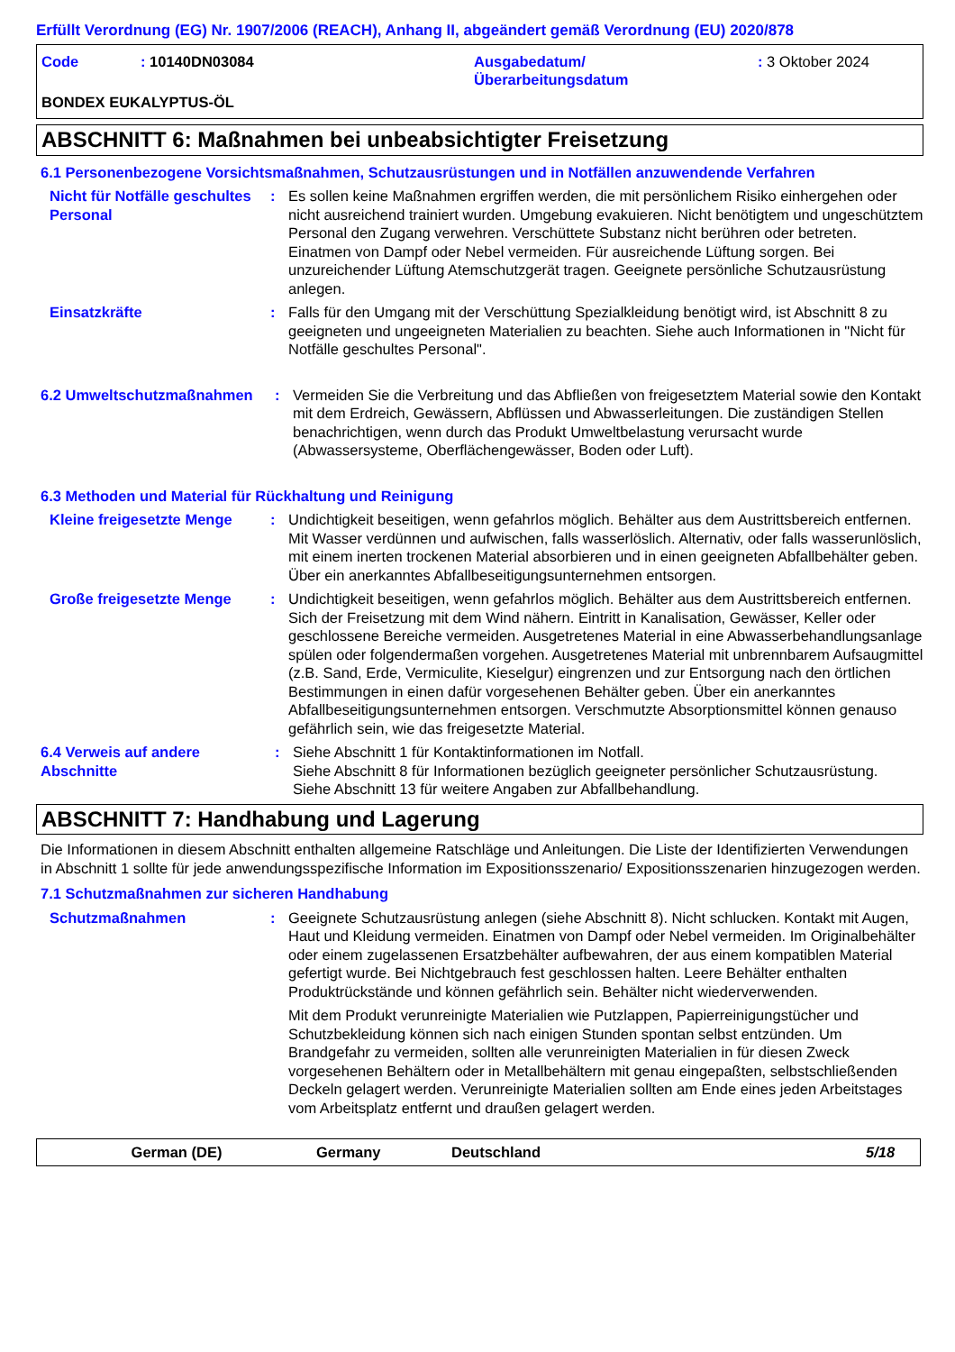Erfüllt Verordnung (EG) Nr. 1907/2006 (REACH), Anhang II, abgeändert gemäß Verordnung (EU) 2020/878
Code : 10140DN03084 Ausgabedatum/
Überarbeitungsdatum
: 3 Oktober 2024
BONDEX EUKALYPTUS-ÖL
ABSCHNITT 6: Maßnahmen bei unbeabsichtigter Freisetzung
6.1 Personenbezogene Vorsichtsmaßnahmen, Schutzausrüstungen und in Notfällen anzuwendende Verfahren
Nicht für Notfälle geschultes Personal
: Es sollen keine Maßnahmen ergriffen werden, die mit persönlichem Risiko einhergehen oder nicht ausreichend trainiert wurden. Umgebung evakuieren. Nicht benötigtem und ungeschütztem Personal den Zugang verwehren. Verschüttete Substanz nicht berühren oder betreten. Einatmen von Dampf oder Nebel vermeiden. Für ausreichende Lüftung sorgen. Bei unzureichender Lüftung Atemschutzgerät tragen. Geeignete persönliche Schutzausrüstung anlegen.
Einsatzkräfte : Falls für den Umgang mit der Verschüttung Spezialkleidung benötigt wird, ist Abschnitt 8 zu geeigneten und ungeeigneten Materialien zu beachten. Siehe auch Informationen in "Nicht für Notfälle geschultes Personal".
6.2 Umweltschutzmaßnahmen : Vermeiden Sie die Verbreitung und das Abfließen von freigesetztem Material sowie den Kontakt mit dem Erdreich, Gewässern, Abflüssen und Abwasserleitungen. Die zuständigen Stellen benachrichtigen, wenn durch das Produkt Umweltbelastung verursacht wurde (Abwassersysteme, Oberflächengewässer, Boden oder Luft).
6.3 Methoden und Material für Rückhaltung und Reinigung
Kleine freigesetzte Menge
: Undichtigkeit beseitigen, wenn gefahrlos möglich. Behälter aus dem Austrittsbereich entfernen. Mit Wasser verdünnen und aufwischen, falls wasserlöslich. Alternativ, oder falls wasserunlöslich, mit einem inerten trockenen Material absorbieren und in einen geeigneten Abfallbehälter geben. Über ein anerkanntes Abfallbeseitigungsunternehmen entsorgen.
Große freigesetzte Menge : Undichtigkeit beseitigen, wenn gefahrlos möglich. Behälter aus dem Austrittsbereich entfernen. Sich der Freisetzung mit dem Wind nähern. Eintritt in Kanalisation, Gewässer, Keller oder geschlossene Bereiche vermeiden. Ausgetretenes Material in eine Abwasserbehandlungsanlage spülen oder folgendermaßen vorgehen. Ausgetretenes Material mit unbrennbarem Aufsaugmittel (z.B. Sand, Erde, Vermiculite, Kieselgur) eingrenzen und zur Entsorgung nach den örtlichen Bestimmungen in einen dafür vorgesehenen Behälter geben. Über ein anerkanntes Abfallbeseitigungsunternehmen entsorgen. Verschmutzte Absorptionsmittel können genauso gefährlich sein, wie das freigesetzte Material.
6.4 Verweis auf andere Abschnitte
: Siehe Abschnitt 1 für Kontaktinformationen im Notfall.
Siehe Abschnitt 8 für Informationen bezüglich geeigneter persönlicher Schutzausrüstung.
Siehe Abschnitt 13 für weitere Angaben zur Abfallbehandlung.
ABSCHNITT 7: Handhabung und Lagerung
Die Informationen in diesem Abschnitt enthalten allgemeine Ratschläge und Anleitungen. Die Liste der Identifizierten Verwendungen in Abschnitt 1 sollte für jede anwendungsspezifische Information im Expositionsszenario/ Expositionsszenarien hinzugezogen werden.
7.1 Schutzmaßnahmen zur sicheren Handhabung
Schutzmaßnahmen : Geeignete Schutzausrüstung anlegen (siehe Abschnitt 8). Nicht schlucken. Kontakt mit Augen, Haut und Kleidung vermeiden. Einatmen von Dampf oder Nebel vermeiden. Im Originalbehälter oder einem zugelassenen Ersatzbehälter aufbewahren, der aus einem kompatiblen Material gefertigt wurde. Bei Nichtgebrauch fest geschlossen halten. Leere Behälter enthalten Produktrückstände und können gefährlich sein. Behälter nicht wiederverwenden.
Mit dem Produkt verunreinigte Materialien wie Putzlappen, Papierreinigungstücher und Schutzbekleidung können sich nach einigen Stunden spontan selbst entzünden. Um Brandgefahr zu vermeiden, sollten alle verunreinigten Materialien in für diesen Zweck vorgesehenen Behältern oder in Metallbehältern mit genau eingepaßten, selbstschließenden Deckeln gelagert werden. Verunreinigte Materialien sollten am Ende eines jeden Arbeitstages vom Arbeitsplatz entfernt und draußen gelagert werden.
German (DE) Germany Deutschland 5/18